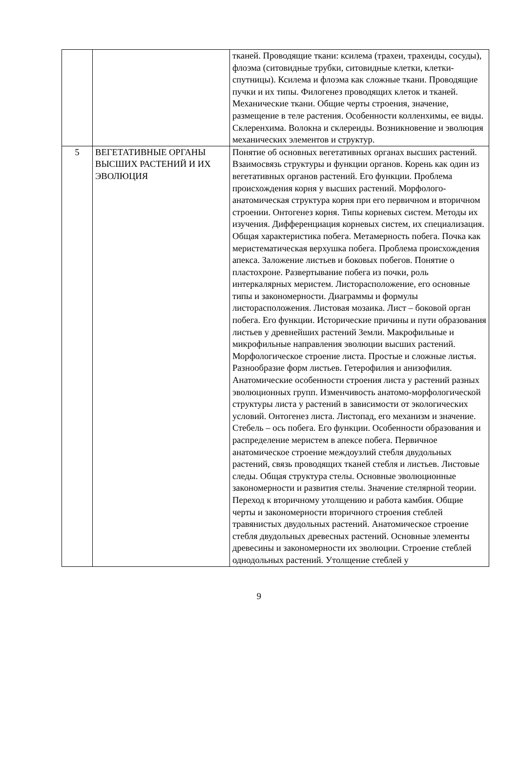| | | тканей. Проводящие ткани: ксилема (трахеи, трахеиды, сосуды), флоэма (ситовидные трубки, ситовидные клетки, клетки-спутницы). Ксилема и флоэма как сложные ткани. Проводящие пучки и их типы. Филогенез проводящих клеток и тканей. Механические ткани. Общие черты строения, значение, размещение в теле растения. Особенности колленхимы, ее виды. Склеренхима. Волокна и склереиды. Возникновение и эволюция механических элементов и структур. |
| 5 | ВЕГЕТАТИВНЫЕ ОРГАНЫ ВЫСШИХ РАСТЕНИЙ И ИХ ЭВОЛЮЦИЯ | Понятие об основных вегетативных органах высших растений. Взаимосвязь структуры и функции органов. Корень как один из вегетативных органов растений. Его функции. Проблема происхождения корня у высших растений. Морфолого-анатомическая структура корня при его первичном и вторичном строении. Онтогенез корня. Типы корневых систем. Методы их изучения. Дифференциация корневых систем, их специализация. Общая характеристика побега. Метамерность побега. Почка как меристематическая верхушка побега. Проблема происхождения апекса. Заложение листьев и боковых побегов. Понятие о пластохроне. Развертывание побега из почки, роль интеркалярных меристем. Листорасположение, его основные типы и закономерности. Диаграммы и формулы листорасположения. Листовая мозаика. Лист – боковой орган побега. Его функции. Исторические причины и пути образования листьев у древнейших растений Земли. Макрофильные и микрофильные направления эволюции высших растений. Морфологическое строение листа. Простые и сложные листья. Разнообразие форм листьев. Гетерофилия и анизофилия. Анатомические особенности строения листа у растений разных эволюционных групп. Изменчивость анатомо-морфологической структуры листа у растений в зависимости от экологических условий. Онтогенез листа. Листопад, его механизм и значение. Стебель – ось побега. Его функции. Особенности образования и распределение меристем в апексе побега. Первичное анатомическое строение междоузлий стебля двудольных растений, связь проводящих тканей стебля и листьев. Листовые следы. Общая структура стелы. Основные эволюционные закономерности и развития стелы. Значение стелярной теории. Переход к вторичному утолщению и работа камбия. Общие черты и закономерности вторичного строения стеблей травянистых двудольных растений. Анатомическое строение стебля двудольных древесных растений. Основные элементы древесины и закономерности их эволюции. Строение стеблей однодольных растений. Утолщение стеблей у |
9